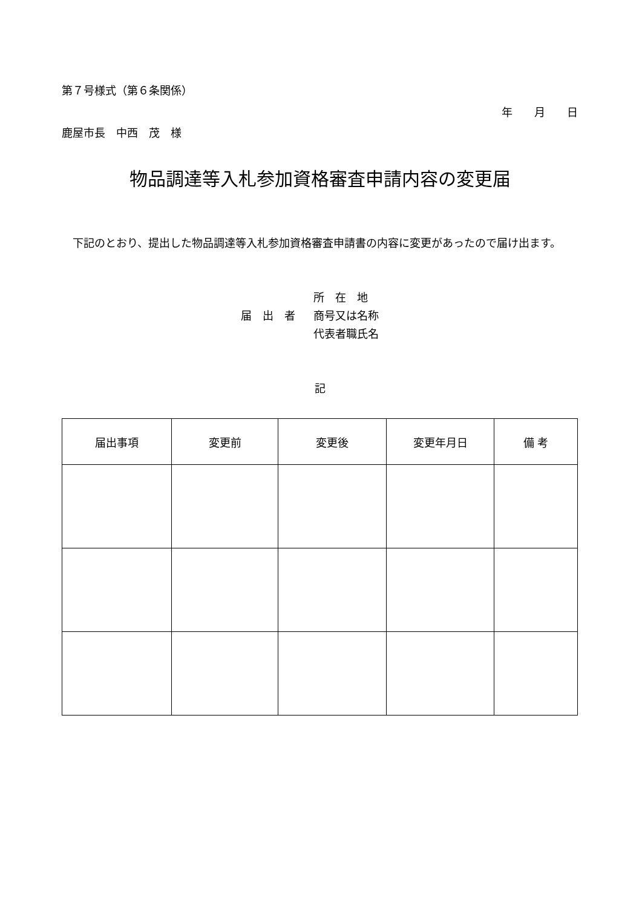第７号様式（第６条関係）
年　　月　　日
鹿屋市長　中西　茂　様
物品調達等入札参加資格審査申請内容の変更届
　下記のとおり、提出した物品調達等入札参加資格審査申請書の内容に変更があったので届け出ます。
所　在　地
届　出　者 商号又は名称
代表者職氏名
記
| 届出事項 | 変更前 | 変更後 | 変更年月日 | 備 考 |
| --- | --- | --- | --- | --- |